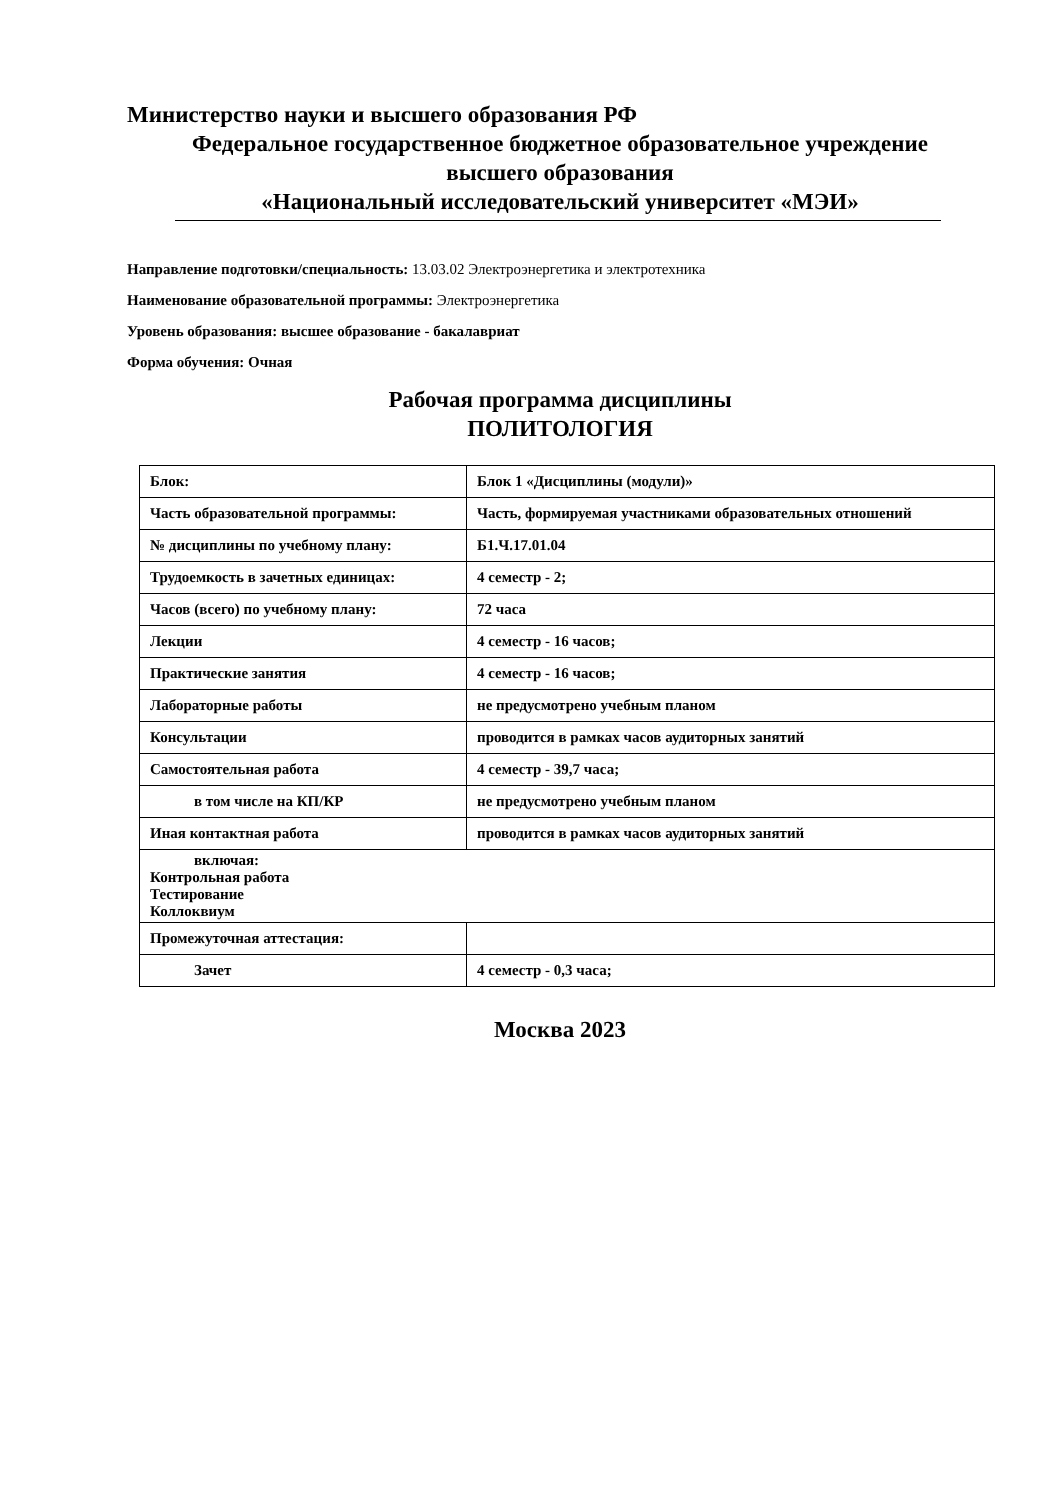Министерство науки и высшего образования РФ
Федеральное государственное бюджетное образовательное учреждение
высшего образования
«Национальный исследовательский университет «МЭИ»
Направление подготовки/специальность: 13.03.02 Электроэнергетика и электротехника
Наименование образовательной программы: Электроэнергетика
Уровень образования: высшее образование - бакалавриат
Форма обучения: Очная
Рабочая программа дисциплины
ПОЛИТОЛОГИЯ
| Блок: | Блок 1 «Дисциплины (модули)» |
| Часть образовательной программы: | Часть, формируемая участниками образовательных отношений |
| № дисциплины по учебному плану: | Б1.Ч.17.01.04 |
| Трудоемкость в зачетных единицах: | 4 семестр - 2; |
| Часов (всего) по учебному плану: | 72 часа |
| Лекции | 4 семестр - 16 часов; |
| Практические занятия | 4 семестр - 16 часов; |
| Лабораторные работы | не предусмотрено учебным планом |
| Консультации | проводится в рамках часов аудиторных занятий |
| Самостоятельная работа | 4 семестр - 39,7 часа; |
| в том числе на КП/КР | не предусмотрено учебным планом |
| Иная контактная работа | проводится в рамках часов аудиторных занятий |
| включая: Контрольная работа Тестирование Коллоквиум | |
| Промежуточная аттестация: | |
| Зачет | 4 семестр - 0,3 часа; |
Москва 2023